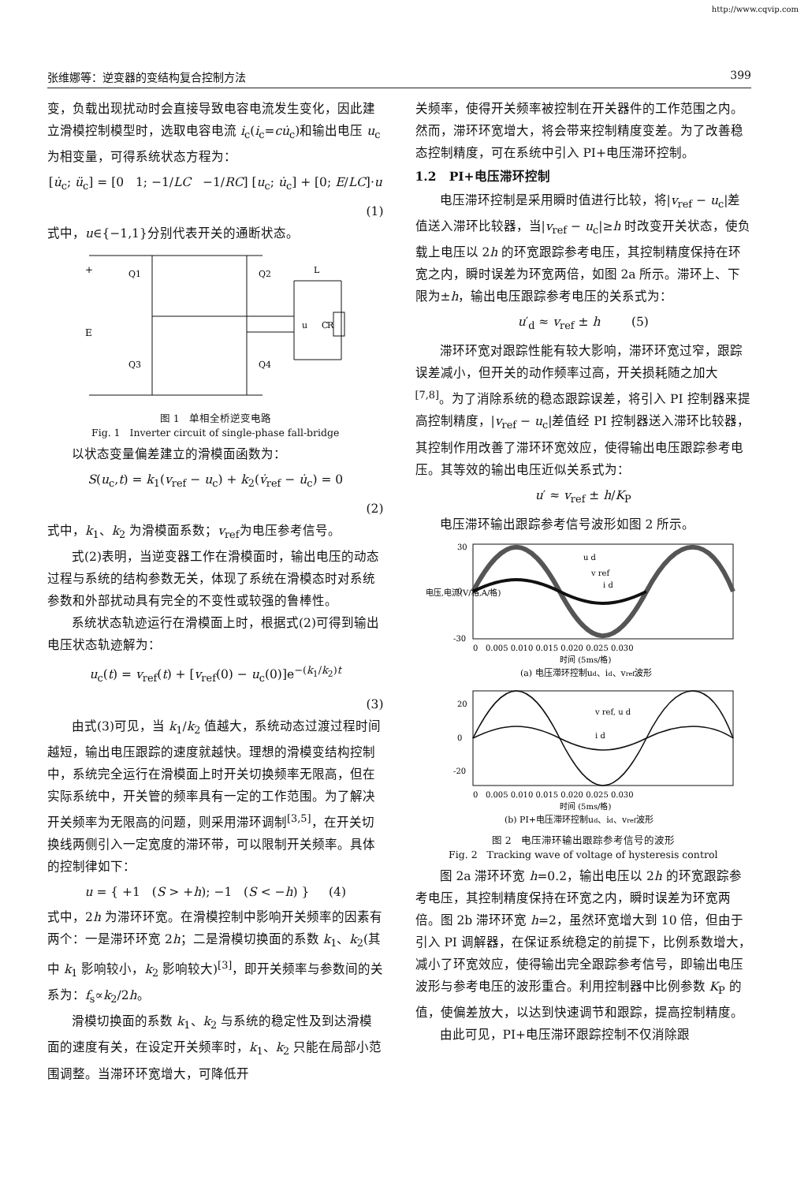http://www.cqvip.com
张维娜等：逆变器的变结构复合控制方法 399
变，负载出现扰动时会直接导致电容电流发生变化，因此建立滑模控制模型时，选取电容电流 i<sub>c</sub>(i<sub>c</sub>=cu̇<sub>c</sub>)和输出电压 u<sub>c</sub> 为相变量，可得系统状态方程为：
[u̇<sub>c</sub>; ü<sub>c</sub>] = [0 1; −1/LC −1/RC] [u<sub>c</sub>; u̇<sub>c</sub>] + [0; E/LC]·u
(1)
式中，u∈{−1,1}分别代表开关的通断状态。
+
E
Q1
Q2
Q3
Q4
L
u
C
R
图 1 单相全桥逆变电路
Fig. 1 Inverter circuit of single-phase fall-bridge
以状态变量偏差建立的滑模面函数为：
S(u<sub>c</sub>,t) = k<sub>1</sub>(v<sub>ref</sub> − u<sub>c</sub>) + k<sub>2</sub>(v̇<sub>ref</sub> − u̇<sub>c</sub>) = 0
(2)
式中，k<sub>1</sub>、k<sub>2</sub> 为滑模面系数；v<sub>ref</sub>为电压参考信号。
式(2)表明，当逆变器工作在滑模面时，输出电压的动态过程与系统的结构参数无关，体现了系统在滑模态时对系统参数和外部扰动具有完全的不变性或较强的鲁棒性。
系统状态轨迹运行在滑模面上时，根据式(2)可得到输出电压状态轨迹解为：
u<sub>c</sub>(t) = v<sub>ref</sub>(t) + [v<sub>ref</sub>(0) − u<sub>c</sub>(0)]e<sup>−(k<sub>1</sub>/k<sub>2</sub>)t</sup>
(3)
由式(3)可见，当 k<sub>1</sub>/k<sub>2</sub> 值越大，系统动态过渡过程时间越短，输出电压跟踪的速度就越快。理想的滑模变结构控制中，系统完全运行在滑模面上时开关切换频率无限高，但在实际系统中，开关管的频率具有一定的工作范围。为了解决开关频率为无限高的问题，则采用滞环调制<sup>[3,5]</sup>，在开关切换线两侧引入一定宽度的滞环带，可以限制开关频率。具体的控制律如下：
u = { +1 (S > +h); −1 (S < −h) } (4)
式中，2h 为滞环环宽。在滑模控制中影响开关频率的因素有两个：一是滞环环宽 2h；二是滑模切换面的系数 k<sub>1</sub>、k<sub>2</sub>(其中 k<sub>1</sub> 影响较小，k<sub>2</sub> 影响较大)<sup>[3]</sup>，即开关频率与参数间的关系为：f<sub>s</sub>∝k<sub>2</sub>/2h。
滑模切换面的系数 k<sub>1</sub>、k<sub>2</sub> 与系统的稳定性及到达滑模面的速度有关，在设定开关频率时，k<sub>1</sub>、k<sub>2</sub> 只能在局部小范围调整。当滞环环宽增大，可降低开
关频率，使得开关频率被控制在开关器件的工作范围之内。然而，滞环环宽增大，将会带来控制精度变差。为了改善稳态控制精度，可在系统中引入 PI+电压滞环控制。
1.2 PI+电压滞环控制
电压滞环控制是采用瞬时值进行比较，将|v<sub>ref</sub> − u<sub>c</sub>|差值送入滞环比较器，当|v<sub>ref</sub> − u<sub>c</sub>|≥h 时改变开关状态，使负载上电压以 2h 的环宽跟踪参考电压，其控制精度保持在环宽之内，瞬时误差为环宽两倍，如图 2a 所示。滞环上、下限为±h，输出电压跟踪参考电压的关系式为：
u′<sub>d</sub> ≈ v<sub>ref</sub> ± h (5)
滞环环宽对跟踪性能有较大影响，滞环环宽过窄，跟踪误差减小，但开关的动作频率过高，开关损耗随之加大<sup>[7,8]</sup>。为了消除系统的稳态跟踪误差，将引入 PI 控制器来提高控制精度，|v<sub>ref</sub> − u<sub>c</sub>|差值经 PI 控制器送入滞环比较器，其控制作用改善了滞环环宽效应，使得输出电压跟踪参考电压。其等效的输出电压近似关系式为：
u′ ≈ v<sub>ref</sub> ± h/K<sub>P</sub>
电压滞环输出跟踪参考信号波形如图 2 所示。
电压,电流(V/格,A/格)
30
0
-30
0 0.005 0.010 0.015 0.020 0.025 0.030
时间 (5ms/格)
(a) 电压滞环控制ud、id、vref波形
u d
v ref
i d
20
0
-20
0 0.005 0.010 0.015 0.020 0.025 0.030
时间 (5ms/格)
(b) PI+电压滞环控制ud、id、vref波形
v ref, u d
i d
图 2 电压滞环输出跟踪参考信号的波形
Fig. 2 Tracking wave of voltage of hysteresis control
图 2a 滞环环宽 h=0.2，输出电压以 2h 的环宽跟踪参考电压，其控制精度保持在环宽之内，瞬时误差为环宽两倍。图 2b 滞环环宽 h=2，虽然环宽增大到 10 倍，但由于引入 PI 调解器，在保证系统稳定的前提下，比例系数增大，减小了环宽效应，使得输出完全跟踪参考信号，即输出电压波形与参考电压的波形重合。利用控制器中比例参数 K<sub>P</sub> 的值，使偏差放大，以达到快速调节和跟踪，提高控制精度。
由此可见，PI+电压滞环跟踪控制不仅消除跟